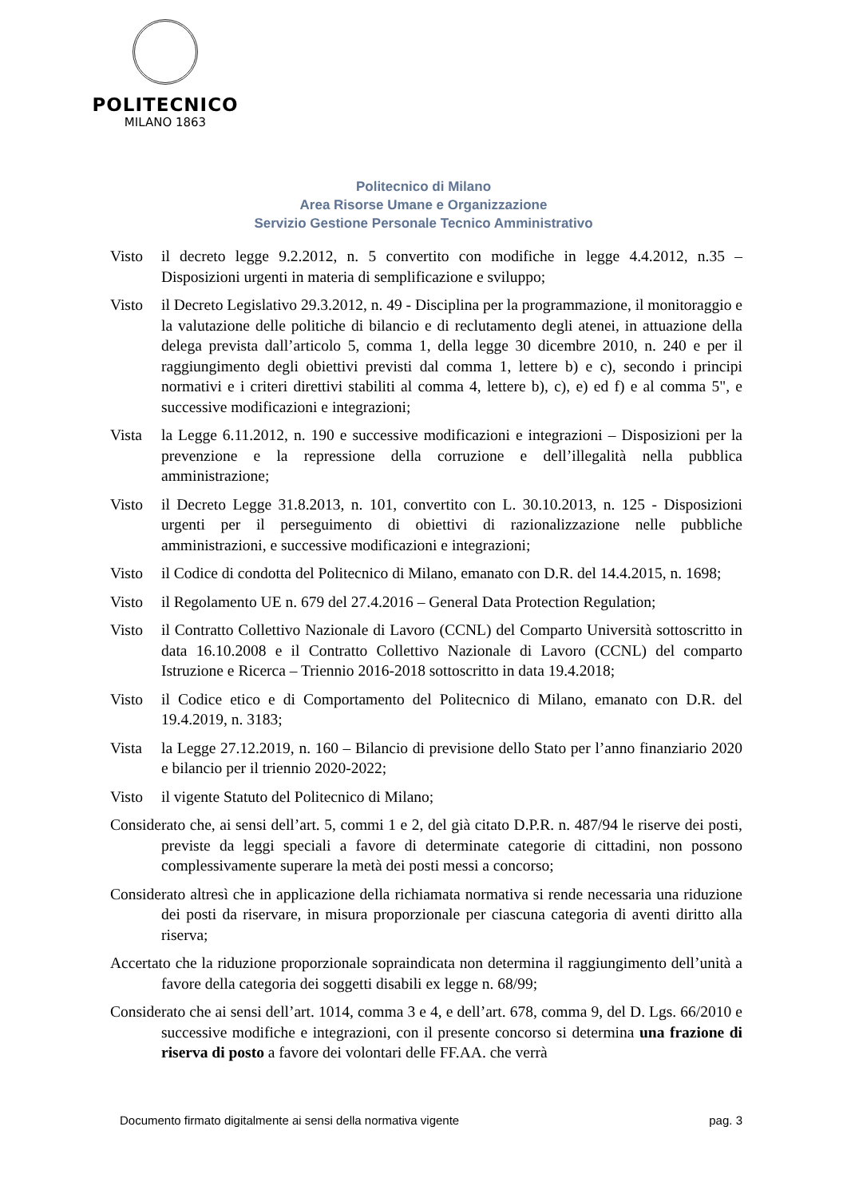POLITECNICO
MILANO 1863
Politecnico di Milano
Area Risorse Umane e Organizzazione
Servizio Gestione Personale Tecnico Amministrativo
Visto il decreto legge 9.2.2012, n. 5 convertito con modifiche in legge 4.4.2012, n.35 – Disposizioni urgenti in materia di semplificazione e sviluppo;
Visto il Decreto Legislativo 29.3.2012, n. 49 - Disciplina per la programmazione, il monitoraggio e la valutazione delle politiche di bilancio e di reclutamento degli atenei, in attuazione della delega prevista dall’articolo 5, comma 1, della legge 30 dicembre 2010, n. 240 e per il raggiungimento degli obiettivi previsti dal comma 1, lettere b) e c), secondo i principi normativi e i criteri direttivi stabiliti al comma 4, lettere b), c), e) ed f) e al comma 5", e successive modificazioni e integrazioni;
Vista la Legge 6.11.2012, n. 190 e successive modificazioni e integrazioni – Disposizioni per la prevenzione e la repressione della corruzione e dell’illegalità nella pubblica amministrazione;
Visto il Decreto Legge 31.8.2013, n. 101, convertito con L. 30.10.2013, n. 125 - Disposizioni urgenti per il perseguimento di obiettivi di razionalizzazione nelle pubbliche amministrazioni, e successive modificazioni e integrazioni;
Visto il Codice di condotta del Politecnico di Milano, emanato con D.R. del 14.4.2015, n. 1698;
Visto il Regolamento UE n. 679 del 27.4.2016 – General Data Protection Regulation;
Visto il Contratto Collettivo Nazionale di Lavoro (CCNL) del Comparto Università sottoscritto in data 16.10.2008 e il Contratto Collettivo Nazionale di Lavoro (CCNL) del comparto Istruzione e Ricerca – Triennio 2016-2018 sottoscritto in data 19.4.2018;
Visto il Codice etico e di Comportamento del Politecnico di Milano, emanato con D.R. del 19.4.2019, n. 3183;
Vista la Legge 27.12.2019, n. 160 – Bilancio di previsione dello Stato per l’anno finanziario 2020 e bilancio per il triennio 2020-2022;
Visto il vigente Statuto del Politecnico di Milano;
Considerato che, ai sensi dell’art. 5, commi 1 e 2, del già citato D.P.R. n. 487/94 le riserve dei posti, previste da leggi speciali a favore di determinate categorie di cittadini, non possono complessivamente superare la metà dei posti messi a concorso;
Considerato altresì che in applicazione della richiamata normativa si rende necessaria una riduzione dei posti da riservare, in misura proporzionale per ciascuna categoria di aventi diritto alla riserva;
Accertato che la riduzione proporzionale sopraindicata non determina il raggiungimento dell’unità a favore della categoria dei soggetti disabili ex legge n. 68/99;
Considerato che ai sensi dell’art. 1014, comma 3 e 4, e dell’art. 678, comma 9, del D. Lgs. 66/2010 e successive modifiche e integrazioni, con il presente concorso si determina una frazione di riserva di posto a favore dei volontari delle FF.AA. che verrà
Documento firmato digitalmente ai sensi della normativa vigente pag. 3